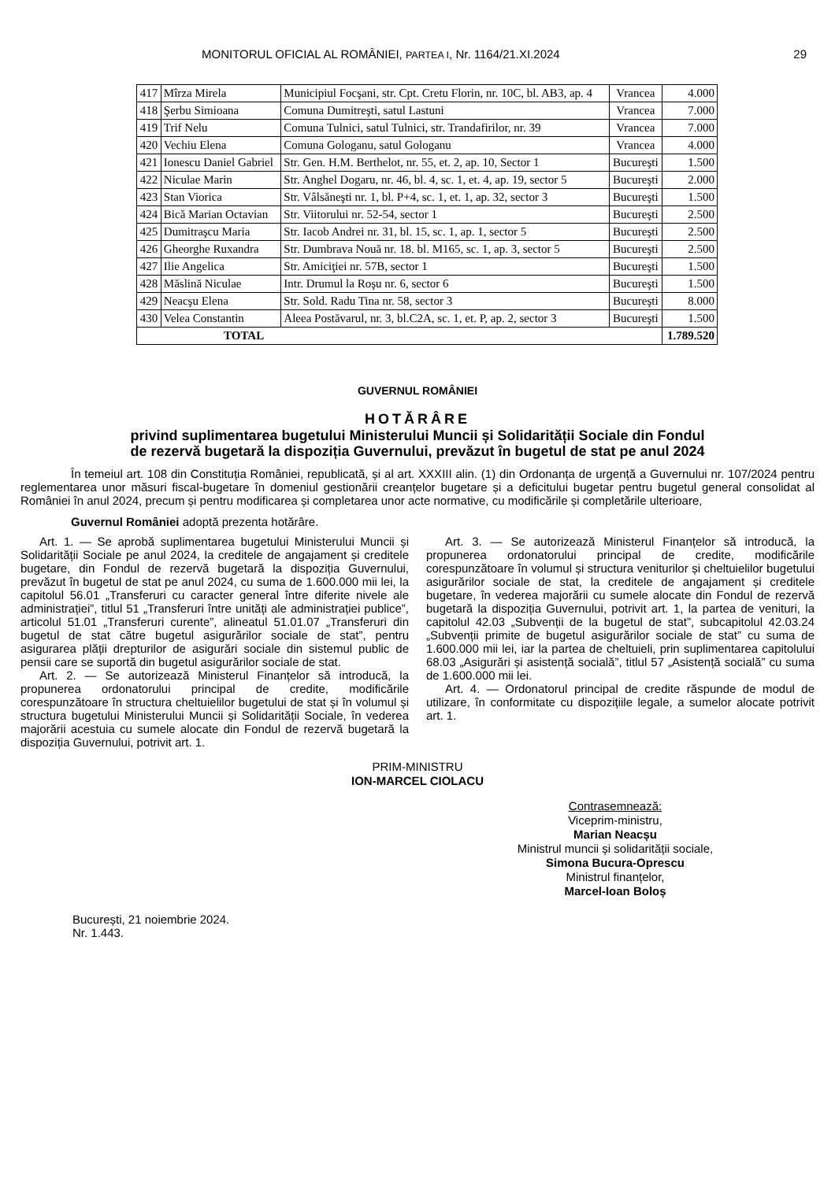MONITORUL OFICIAL AL ROMÂNIEI, PARTEA I, Nr. 1164/21.XI.2024 29
| 417 | Mîrza Mirela | Municipiul Focşani, str. Cpt. Cretu Florin, nr. 10C, bl. AB3, ap. 4 | Vrancea | 4.000 |
| 418 | Şerbu Simioana | Comuna Dumitreşti, satul Lastuni | Vrancea | 7.000 |
| 419 | Trif Nelu | Comuna Tulnici, satul Tulnici, str. Trandafirilor, nr. 39 | Vrancea | 7.000 |
| 420 | Vechiu Elena | Comuna Gologanu, satul Gologanu | Vrancea | 4.000 |
| 421 | Ionescu Daniel Gabriel | Str. Gen. H.M. Berthelot, nr. 55, et. 2, ap. 10, Sector 1 | Bucureşti | 1.500 |
| 422 | Niculae Marin | Str. Anghel Dogaru, nr. 46, bl. 4, sc. 1, et. 4, ap. 19, sector 5 | Bucureşti | 2.000 |
| 423 | Stan Viorica | Str. Vâlsăneşti nr. 1, bl. P+4, sc. 1, et. 1, ap. 32, sector 3 | Bucureşti | 1.500 |
| 424 | Bică Marian Octavian | Str. Viitorului nr. 52-54, sector 1 | Bucureşti | 2.500 |
| 425 | Dumitraşcu Maria | Str. Iacob Andrei nr. 31, bl. 15, sc. 1, ap. 1, sector 5 | Bucureşti | 2.500 |
| 426 | Gheorghe Ruxandra | Str. Dumbrava Nouă nr. 18. bl. M165, sc. 1, ap. 3, sector 5 | Bucureşti | 2.500 |
| 427 | Ilie Angelica | Str. Amiciţiei nr. 57B, sector 1 | Bucureşti | 1.500 |
| 428 | Măslină Niculae | Intr. Drumul la Roşu nr. 6, sector 6 | Bucureşti | 1.500 |
| 429 | Neacşu Elena | Str. Sold. Radu Tina nr. 58, sector 3 | Bucureşti | 8.000 |
| 430 | Velea Constantin | Aleea Postăvarul, nr. 3, bl.C2A, sc. 1, et. P, ap. 2, sector 3 | Bucureşti | 1.500 |
| TOTAL | | | | 1.789.520 |
GUVERNUL ROMÂNIEI
HOTĂRÂRE
privind suplimentarea bugetului Ministerului Muncii și Solidarității Sociale din Fondul
de rezervă bugetară la dispoziția Guvernului, prevăzut în bugetul de stat pe anul 2024
În temeiul art. 108 din Constituția României, republicată, și al art. XXXIII alin. (1) din Ordonanța de urgență a Guvernului nr. 107/2024 pentru reglementarea unor măsuri fiscal-bugetare în domeniul gestionării creanțelor bugetare și a deficitului bugetar pentru bugetul general consolidat al României în anul 2024, precum și pentru modificarea și completarea unor acte normative, cu modificările și completările ulterioare,
Guvernul României adoptă prezenta hotărâre.
Art. 1. — Se aprobă suplimentarea bugetului Ministerului Muncii și Solidarității Sociale pe anul 2024, la creditele de angajament și creditele bugetare, din Fondul de rezervă bugetară la dispoziția Guvernului, prevăzut în bugetul de stat pe anul 2024, cu suma de 1.600.000 mii lei, la capitolul 56.01 „Transferuri cu caracter general între diferite nivele ale administrației”, titlul 51 „Transferuri între unități ale administrației publice”, articolul 51.01 „Transferuri curente”, alineatul 51.01.07 „Transferuri din bugetul de stat către bugetul asigurărilor sociale de stat”, pentru asigurarea plății drepturilor de asigurări sociale din sistemul public de pensii care se suportă din bugetul asigurărilor sociale de stat.
Art. 2. — Se autorizează Ministerul Finanțelor să introducă, la propunerea ordonatorului principal de credite, modificările corespunzătoare în structura cheltuielilor bugetului de stat și în volumul și structura bugetului Ministerului Muncii și Solidarității Sociale, în vederea majorării acestuia cu sumele alocate din Fondul de rezervă bugetară la dispoziția Guvernului, potrivit art. 1.
Art. 3. — Se autorizează Ministerul Finanțelor să introducă, la propunerea ordonatorului principal de credite, modificările corespunzătoare în volumul și structura veniturilor și cheltuielilor bugetului asigurărilor sociale de stat, la creditele de angajament și creditele bugetare, în vederea majorării cu sumele alocate din Fondul de rezervă bugetară la dispoziția Guvernului, potrivit art. 1, la partea de venituri, la capitolul 42.03 „Subvenții de la bugetul de stat”, subcapitolul 42.03.24 „Subvenții primite de bugetul asigurărilor sociale de stat” cu suma de 1.600.000 mii lei, iar la partea de cheltuieli, prin suplimentarea capitolului 68.03 „Asigurări și asistență socială”, titlul 57 „Asistență socială” cu suma de 1.600.000 mii lei.
Art. 4. — Ordonatorul principal de credite răspunde de modul de utilizare, în conformitate cu dispozițiile legale, a sumelor alocate potrivit art. 1.
PRIM-MINISTRU
ION-MARCEL CIOLACU
Contrasemnează:
Viceprim-ministru,
Marian Neacșu
Ministrul muncii și solidarității sociale,
Simona Bucura-Oprescu
Ministrul finanțelor,
Marcel-Ioan Boloș
București, 21 noiembrie 2024.
Nr. 1.443.